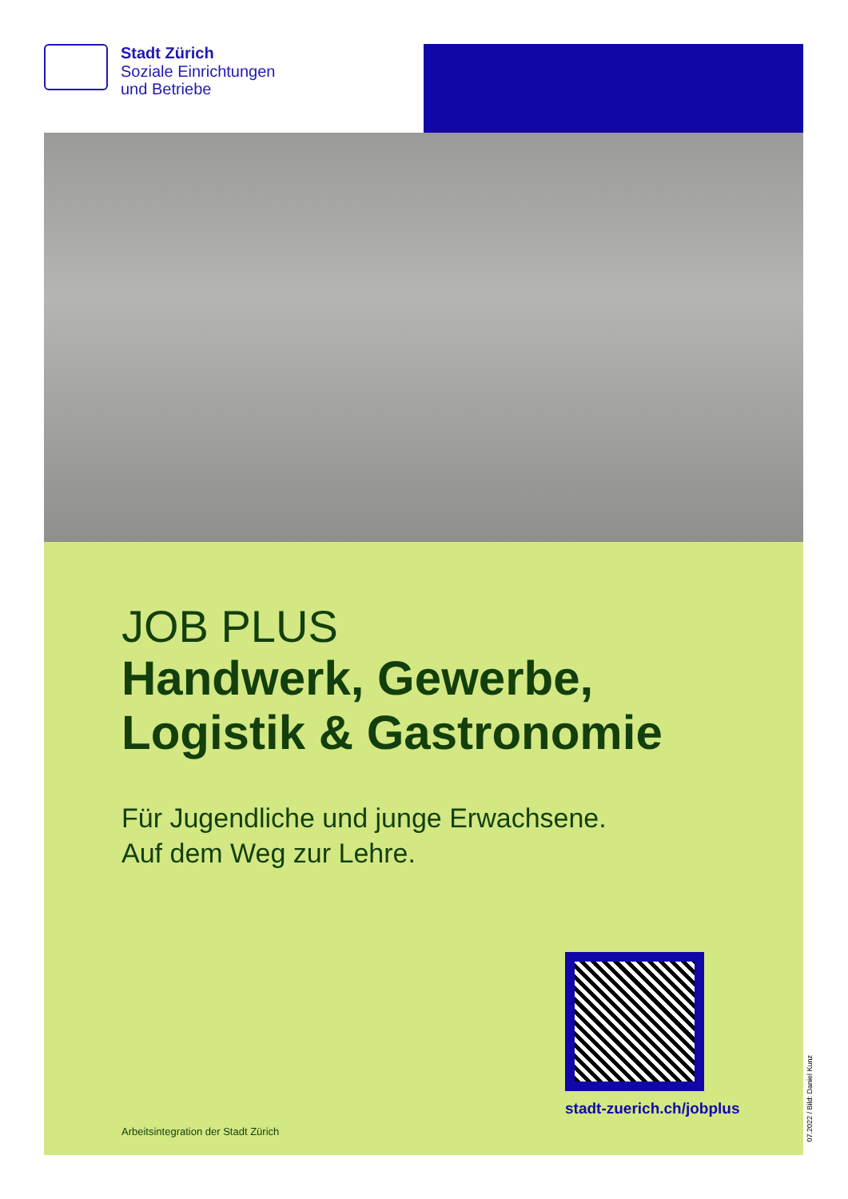Stadt Zürich
Soziale Einrichtungen
und Betriebe
JOB PLUS
Handwerk, Gewerbe,
Logistik & Gastronomie
Für Jugendliche und junge Erwachsene.
Auf dem Weg zur Lehre.
stadt-zuerich.ch/jobplus
Arbeitsintegration der Stadt Zürich
07.2022 / Bild: Daniel Kunz